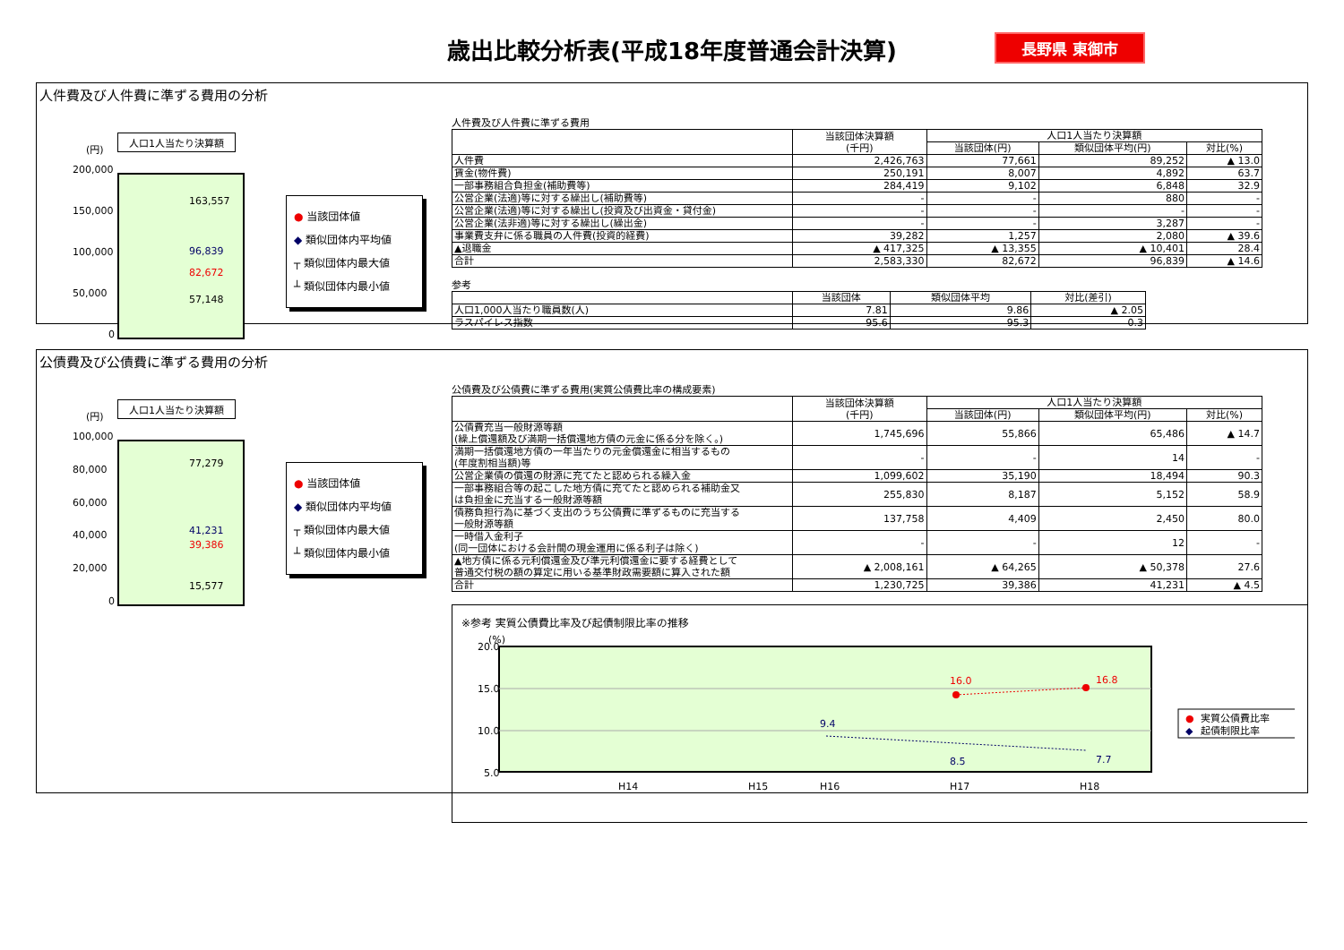歳出比較分析表(平成18年度普通会計決算)
長野県 東御市
人件費及び人件費に準ずる費用の分析
人口1人当たり決算額
(円)
200,000
150,000
100,000
50,000
0
163,557
96,839
82,672
57,148
● 当該団体値
◆ 類似団体内平均値
┬ 類似団体内最大値
┴ 類似団体内最小値
人件費及び人件費に準ずる費用
| | 当該団体決算額 (千円) | 人口1人当たり決算額 | | |
| --- | --- | --- | --- | --- |
| | | 当該団体(円) | 類似団体平均(円) | 対比(%) |
| 人件費 | 2,426,763 | 77,661 | 89,252 | ▲ 13.0 |
| 賃金(物件費) | 250,191 | 8,007 | 4,892 | 63.7 |
| 一部事務組合負担金(補助費等) | 284,419 | 9,102 | 6,848 | 32.9 |
| 公営企業(法適)等に対する繰出し(補助費等) | - | - | 880 | - |
| 公営企業(法適)等に対する繰出し(投資及び出資金・貸付金) | - | - | - | - |
| 公営企業(法非適)等に対する繰出し(繰出金) | - | - | 3,287 | - |
| 事業費支弁に係る職員の人件費(投資的経費) | 39,282 | 1,257 | 2,080 | ▲ 39.6 |
| ▲退職金 | ▲ 417,325 | ▲ 13,355 | ▲ 10,401 | 28.4 |
| 合計 | 2,583,330 | 82,672 | 96,839 | ▲ 14.6 |
参考
| | 当該団体 | 類似団体平均 | 対比(差引) |
| --- | --- | --- | --- |
| 人口1,000人当たり職員数(人) | 7.81 | 9.86 | ▲ 2.05 |
| ラスパイレス指数 | 95.6 | 95.3 | 0.3 |
公債費及び公債費に準ずる費用の分析
人口1人当たり決算額
(円)
100,000
80,000
60,000
40,000
20,000
0
77,279
41,231
39,386
15,577
● 当該団体値
◆ 類似団体内平均値
┬ 類似団体内最大値
┴ 類似団体内最小値
公債費及び公債費に準ずる費用(実質公債費比率の構成要素)
| | 当該団体決算額 (千円) | 人口1人当たり決算額 | | |
| --- | --- | --- | --- | --- |
| | | 当該団体(円) | 類似団体平均(円) | 対比(%) |
| 公債費充当一般財源等額 (繰上償還額及び満期一括償還地方債の元金に係る分を除く。) | 1,745,696 | 55,866 | 65,486 | ▲ 14.7 |
| 満期一括償還地方債の一年当たりの元金償還金に相当するもの (年度割相当額)等 | - | - | 14 | - |
| 公営企業債の償還の財源に充てたと認められる繰入金 | 1,099,602 | 35,190 | 18,494 | 90.3 |
| 一部事務組合等の起こした地方債に充てたと認められる補助金又 は負担金に充当する一般財源等額 | 255,830 | 8,187 | 5,152 | 58.9 |
| 債務負担行為に基づく支出のうち公債費に準ずるものに充当する 一般財源等額 | 137,758 | 4,409 | 2,450 | 80.0 |
| 一時借入金利子 (同一団体における会計間の現金運用に係る利子は除く) | - | - | 12 | - |
| ▲地方債に係る元利償還金及び準元利償還金に要する経費として 普通交付税の額の算定に用いる基準財政需要額に算入された額 | ▲ 2,008,161 | ▲ 64,265 | ▲ 50,378 | 27.6 |
| 合計 | 1,230,725 | 39,386 | 41,231 | ▲ 4.5 |
※参考 実質公債費比率及び起債制限比率の推移
(%)
20.0
15.0
10.0
5.0
16.0
16.8
9.4
8.5
7.7
H14
H15
H16
H17
H18
●
実質公債費比率
◆
起債制限比率